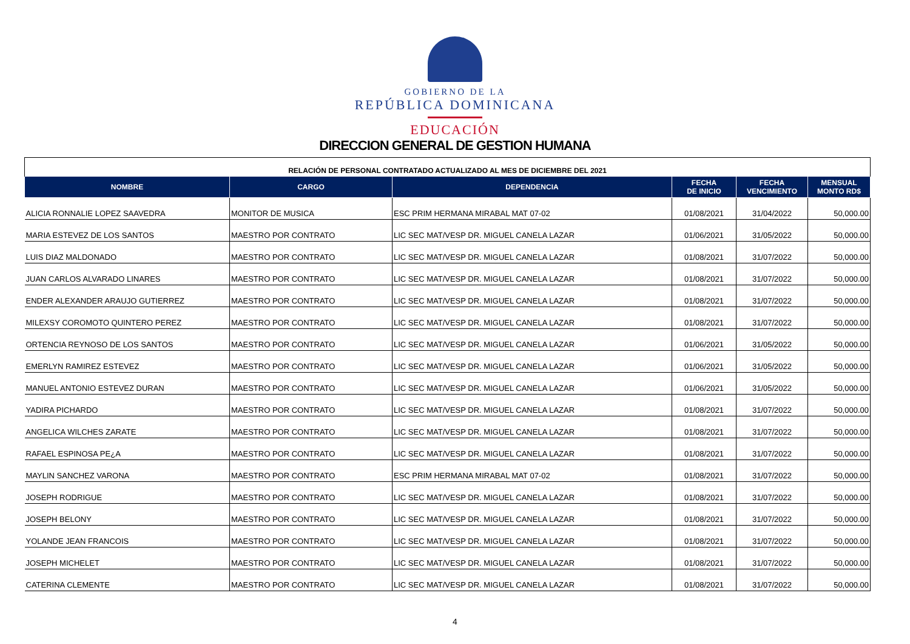GOBIERNO DE LA
REPÚBLICA DOMINICANA
EDUCACIÓN
DIRECCION GENERAL DE GESTION HUMANA
| RELACIÓN DE PERSONAL CONTRATADO ACTUALIZADO AL MES DE DICIEMBRE DEL 2021 | | | | | |
| NOMBRE | CARGO | DEPENDENCIA | FECHA DE INICIO | FECHA VENCIMIENTO | MENSUAL MONTO RD$ |
| ALICIA RONNALIE LOPEZ SAAVEDRA | MONITOR DE MUSICA | ESC PRIM HERMANA MIRABAL MAT 07-02 | 01/08/2021 | 31/04/2022 | 50,000.00 |
| MARIA ESTEVEZ DE LOS SANTOS | MAESTRO POR CONTRATO | LIC SEC MAT/VESP DR. MIGUEL CANELA LAZAR | 01/06/2021 | 31/05/2022 | 50,000.00 |
| LUIS DIAZ MALDONADO | MAESTRO POR CONTRATO | LIC SEC MAT/VESP DR. MIGUEL CANELA LAZAR | 01/08/2021 | 31/07/2022 | 50,000.00 |
| JUAN CARLOS ALVARADO LINARES | MAESTRO POR CONTRATO | LIC SEC MAT/VESP DR. MIGUEL CANELA LAZAR | 01/08/2021 | 31/07/2022 | 50,000.00 |
| ENDER ALEXANDER ARAUJO GUTIERREZ | MAESTRO POR CONTRATO | LIC SEC MAT/VESP DR. MIGUEL CANELA LAZAR | 01/08/2021 | 31/07/2022 | 50,000.00 |
| MILEXSY COROMOTO QUINTERO PEREZ | MAESTRO POR CONTRATO | LIC SEC MAT/VESP DR. MIGUEL CANELA LAZAR | 01/08/2021 | 31/07/2022 | 50,000.00 |
| ORTENCIA REYNOSO DE LOS SANTOS | MAESTRO POR CONTRATO | LIC SEC MAT/VESP DR. MIGUEL CANELA LAZAR | 01/06/2021 | 31/05/2022 | 50,000.00 |
| EMERLYN RAMIREZ ESTEVEZ | MAESTRO POR CONTRATO | LIC SEC MAT/VESP DR. MIGUEL CANELA LAZAR | 01/06/2021 | 31/05/2022 | 50,000.00 |
| MANUEL ANTONIO ESTEVEZ DURAN | MAESTRO POR CONTRATO | LIC SEC MAT/VESP DR. MIGUEL CANELA LAZAR | 01/06/2021 | 31/05/2022 | 50,000.00 |
| YADIRA PICHARDO | MAESTRO POR CONTRATO | LIC SEC MAT/VESP DR. MIGUEL CANELA LAZAR | 01/08/2021 | 31/07/2022 | 50,000.00 |
| ANGELICA WILCHES ZARATE | MAESTRO POR CONTRATO | LIC SEC MAT/VESP DR. MIGUEL CANELA LAZAR | 01/08/2021 | 31/07/2022 | 50,000.00 |
| RAFAEL ESPINOSA PE¿A | MAESTRO POR CONTRATO | LIC SEC MAT/VESP DR. MIGUEL CANELA LAZAR | 01/08/2021 | 31/07/2022 | 50,000.00 |
| MAYLIN SANCHEZ VARONA | MAESTRO POR CONTRATO | ESC PRIM HERMANA MIRABAL MAT 07-02 | 01/08/2021 | 31/07/2022 | 50,000.00 |
| JOSEPH RODRIGUE | MAESTRO POR CONTRATO | LIC SEC MAT/VESP DR. MIGUEL CANELA LAZAR | 01/08/2021 | 31/07/2022 | 50,000.00 |
| JOSEPH BELONY | MAESTRO POR CONTRATO | LIC SEC MAT/VESP DR. MIGUEL CANELA LAZAR | 01/08/2021 | 31/07/2022 | 50,000.00 |
| YOLANDE JEAN FRANCOIS | MAESTRO POR CONTRATO | LIC SEC MAT/VESP DR. MIGUEL CANELA LAZAR | 01/08/2021 | 31/07/2022 | 50,000.00 |
| JOSEPH MICHELET | MAESTRO POR CONTRATO | LIC SEC MAT/VESP DR. MIGUEL CANELA LAZAR | 01/08/2021 | 31/07/2022 | 50,000.00 |
| CATERINA CLEMENTE | MAESTRO POR CONTRATO | LIC SEC MAT/VESP DR. MIGUEL CANELA LAZAR | 01/08/2021 | 31/07/2022 | 50,000.00 |
4